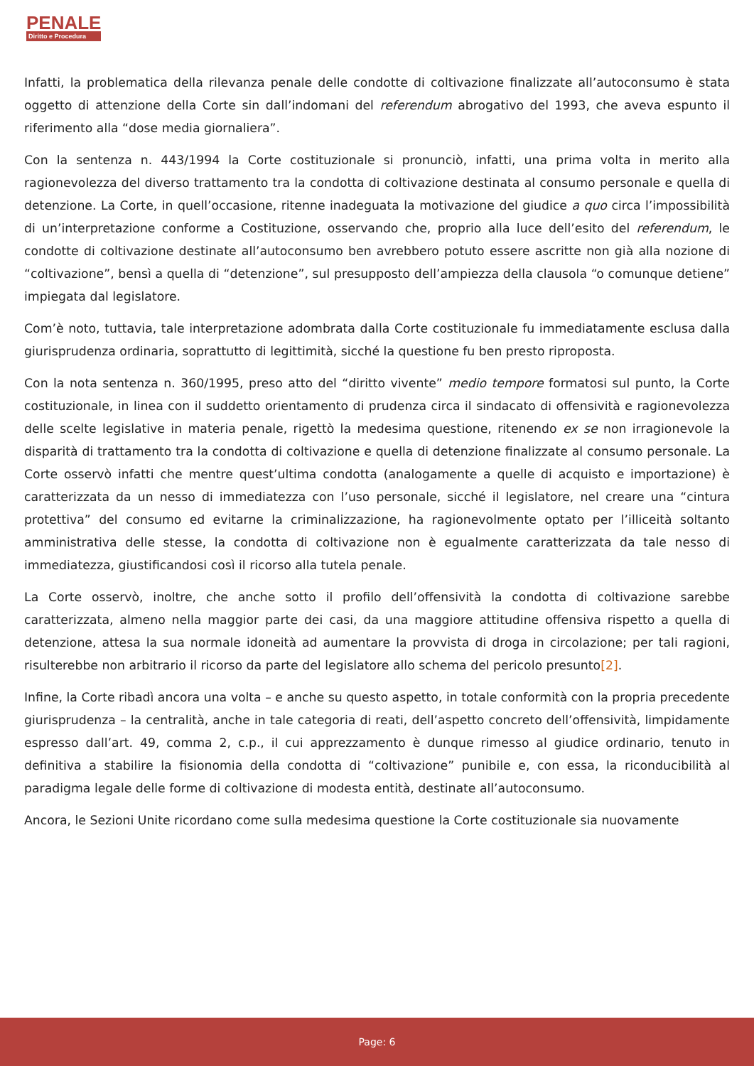PENALE
Diritto e Procedura
Infatti, la problematica della rilevanza penale delle condotte di coltivazione finalizzate all’autoconsumo è stata oggetto di attenzione della Corte sin dall’indomani del referendum abrogativo del 1993, che aveva espunto il riferimento alla “dose media giornaliera”.
Con la sentenza n. 443/1994 la Corte costituzionale si pronunciò, infatti, una prima volta in merito alla ragionevolezza del diverso trattamento tra la condotta di coltivazione destinata al consumo personale e quella di detenzione. La Corte, in quell’occasione, ritenne inadeguata la motivazione del giudice a quo circa l’impossibilità di un’interpretazione conforme a Costituzione, osservando che, proprio alla luce dell’esito del referendum, le condotte di coltivazione destinate all’autoconsumo ben avrebbero potuto essere ascritte non già alla nozione di “coltivazione”, bensì a quella di “detenzione”, sul presupposto dell’ampiezza della clausola “o comunque detiene” impiegata dal legislatore.
Com’è noto, tuttavia, tale interpretazione adombrata dalla Corte costituzionale fu immediatamente esclusa dalla giurisprudenza ordinaria, soprattutto di legittimità, sicché la questione fu ben presto riproposta.
Con la nota sentenza n. 360/1995, preso atto del “diritto vivente” medio tempore formatosi sul punto, la Corte costituzionale, in linea con il suddetto orientamento di prudenza circa il sindacato di offensività e ragionevolezza delle scelte legislative in materia penale, rigettò la medesima questione, ritenendo ex se non irragionevole la disparità di trattamento tra la condotta di coltivazione e quella di detenzione finalizzate al consumo personale. La Corte osservò infatti che mentre quest’ultima condotta (analogamente a quelle di acquisto e importazione) è caratterizzata da un nesso di immediatezza con l’uso personale, sicché il legislatore, nel creare una “cintura protettiva” del consumo ed evitarne la criminalizzazione, ha ragionevolmente optato per l’illiceità soltanto amministrativa delle stesse, la condotta di coltivazione non è egualmente caratterizzata da tale nesso di immediatezza, giustificandosi così il ricorso alla tutela penale.
La Corte osservò, inoltre, che anche sotto il profilo dell’offensività la condotta di coltivazione sarebbe caratterizzata, almeno nella maggior parte dei casi, da una maggiore attitudine offensiva rispetto a quella di detenzione, attesa la sua normale idoneità ad aumentare la provvista di droga in circolazione; per tali ragioni, risulterebbe non arbitrario il ricorso da parte del legislatore allo schema del pericolo presunto[2].
Infine, la Corte ribadì ancora una volta – e anche su questo aspetto, in totale conformità con la propria precedente giurisprudenza – la centralità, anche in tale categoria di reati, dell’aspetto concreto dell’offensività, limpidamente espresso dall’art. 49, comma 2, c.p., il cui apprezzamento è dunque rimesso al giudice ordinario, tenuto in definitiva a stabilire la fisionomia della condotta di “coltivazione” punibile e, con essa, la riconducibilità al paradigma legale delle forme di coltivazione di modesta entità, destinate all’autoconsumo.
Ancora, le Sezioni Unite ricordano come sulla medesima questione la Corte costituzionale sia nuovamente
Page: 6